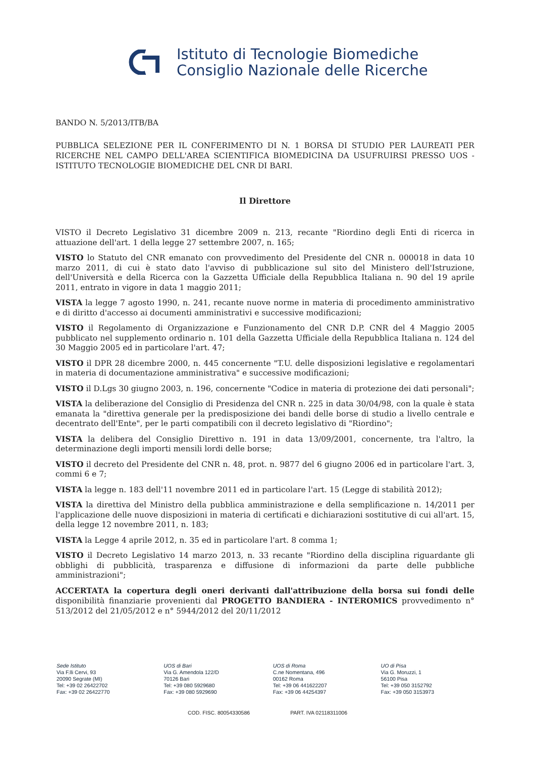Istituto di Tecnologie Biomediche
Consiglio Nazionale delle Ricerche
BANDO N. 5/2013/ITB/BA
PUBBLICA SELEZIONE PER IL CONFERIMENTO DI N. 1 BORSA DI STUDIO PER LAUREATI PER RICERCHE NEL CAMPO DELL'AREA SCIENTIFICA BIOMEDICINA DA USUFRUIRSI PRESSO UOS - ISTITUTO TECNOLOGIE BIOMEDICHE DEL CNR DI BARI.
Il Direttore
VISTO il Decreto Legislativo 31 dicembre 2009 n. 213, recante "Riordino degli Enti di ricerca in attuazione dell'art. 1 della legge 27 settembre 2007, n. 165;
VISTO lo Statuto del CNR emanato con provvedimento del Presidente del CNR n. 000018 in data 10 marzo 2011, di cui è stato dato l'avviso di pubblicazione sul sito del Ministero dell'Istruzione, dell'Università e della Ricerca con la Gazzetta Ufficiale della Repubblica Italiana n. 90 del 19 aprile 2011, entrato in vigore in data 1 maggio 2011;
VISTA la legge 7 agosto 1990, n. 241, recante nuove norme in materia di procedimento amministrativo e di diritto d'accesso ai documenti amministrativi e successive modificazioni;
VISTO il Regolamento di Organizzazione e Funzionamento del CNR D.P. CNR del 4 Maggio 2005 pubblicato nel supplemento ordinario n. 101 della Gazzetta Ufficiale della Repubblica Italiana n. 124 del 30 Maggio 2005 ed in particolare l'art. 47;
VISTO il DPR 28 dicembre 2000, n. 445 concernente "T.U. delle disposizioni legislative e regolamentari in materia di documentazione amministrativa" e successive modificazioni;
VISTO il D.Lgs 30 giugno 2003, n. 196, concernente "Codice in materia di protezione dei dati personali";
VISTA la deliberazione del Consiglio di Presidenza del CNR n. 225 in data 30/04/98, con la quale è stata emanata la "direttiva generale per la predisposizione dei bandi delle borse di studio a livello centrale e decentrato dell'Ente", per le parti compatibili con il decreto legislativo di "Riordino";
VISTA la delibera del Consiglio Direttivo n. 191 in data 13/09/2001, concernente, tra l'altro, la determinazione degli importi mensili lordi delle borse;
VISTO il decreto del Presidente del CNR n. 48, prot. n. 9877 del 6 giugno 2006 ed in particolare l'art. 3, commi 6 e 7;
VISTA la legge n. 183 dell'11 novembre 2011 ed in particolare l'art. 15 (Legge di stabilità 2012);
VISTA la direttiva del Ministro della pubblica amministrazione e della semplificazione n. 14/2011 per l'applicazione delle nuove disposizioni in materia di certificati e dichiarazioni sostitutive di cui all'art. 15, della legge 12 novembre 2011, n. 183;
VISTA la Legge 4 aprile 2012, n. 35 ed in particolare l'art. 8 comma 1;
VISTO il Decreto Legislativo 14 marzo 2013, n. 33 recante "Riordino della disciplina riguardante gli obblighi di pubblicità, trasparenza e diffusione di informazioni da parte delle pubbliche amministrazioni";
ACCERTATA la copertura degli oneri derivanti dall'attribuzione della borsa sui fondi delle disponibilità finanziarie provenienti dal PROGETTO BANDIERA - INTEROMICS provvedimento n° 513/2012 del 21/05/2012 e n° 5944/2012 del 20/11/2012
Sede Istituto
Via F.lli Cervi, 93
20090 Segrate (MI)
Tel: +39 02 26422702
Fax: +39 02 26422770
UOS di Bari
Via G. Amendola 122/D
70126 Bari
Tel: +39 080 5929680
Fax: +39 080 5929690
UOS di Roma
C.ne Nomentana, 496
00162 Roma
Tel: +39 06 441622207
Fax: +39 06 44254397
UO di Pisa
Via G. Moruzzi, 1
56100 Pisa
Tel: +39 050 3152792
Fax: +39 050 3153973
COD. FISC. 80054330586 PART. IVA 02118311006